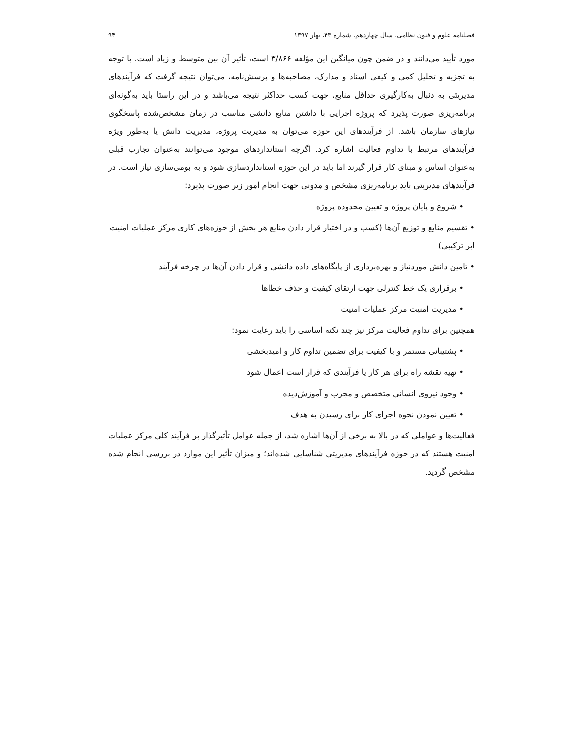فصلنامه علوم و فنون نظامی، سال چهاردهم، شماره ۴۳، بهار ۱۳۹۷ ۹۴
مورد تأیید می‌دانند و در ضمن چون میانگین این مؤلفه ۳/۸۶۶ است، تأثیر آن بین متوسط و زیاد است. با توجه به تجزیه و تحلیل کمی و کیفی اسناد و مدارک، مصاحبه‌ها و پرسش‌نامه، می‌توان نتیجه گرفت که فرآیندهای مدیریتی به دنبال به‌کارگیری حداقل منابع، جهت کسب حداکثر نتیجه می‌باشد و در این راستا باید به‌گونه‌ای برنامه‌ریزی صورت پذیرد که پروژه اجرایی با داشتن منابع دانشی مناسب در زمان مشخص‌شده پاسخگوی نیازهای سازمان باشد. از فرآیندهای این حوزه می‌توان به مدیریت پروژه، مدیریت دانش یا به‌طور ویژه فرآیندهای مرتبط با تداوم فعالیت اشاره کرد. اگرچه استانداردهای موجود می‌توانند به‌عنوان تجارب قبلی به‌عنوان اساس و مبنای کار قرار گیرند اما باید در این حوزه استانداردسازی شود و به بومی‌سازی نیاز است. در فرآیندهای مدیریتی باید برنامه‌ریزی مشخص و مدونی جهت انجام امور زیر صورت پذیرد:
• شروع و پایان پروژه و تعیین محدوده پروژه
• تقسیم منابع و توزیع آن‌ها (کسب و در اختیار قرار دادن منابع هر بخش از حوزه‌های کاری مرکز عملیات امنیت ابر ترکیبی)
• تامین دانش موردنیاز و بهره‌برداری از پایگاه‌های داده دانشی و قرار دادن آن‌ها در چرخه فرآیند
• برقراری یک خط کنترلی جهت ارتقای کیفیت و حذف خطاها
• مدیریت امنیت مرکز عملیات امنیت
همچنین برای تداوم فعالیت مرکز نیز چند نکته اساسی را باید رعایت نمود:
• پشتیبانی مستمر و با کیفیت برای تضمین تداوم کار و امیدبخشی
• تهیه نقشه راه برای هر کار یا فرآیندی که قرار است اعمال شود
• وجود نیروی انسانی متخصص و مجرب و آموزش‌دیده
• تعیین نمودن نحوه اجرای کار برای رسیدن به هدف
فعالیت‌ها و عواملی که در بالا به برخی از آن‌ها اشاره شد، از جمله عوامل تأثیرگذار بر فرآیند کلی مرکز عملیات امنیت هستند که در حوزه فرآیندهای مدیریتی شناسایی شده‌اند؛ و میزان تأثیر این موارد در بررسی انجام شده مشخص گردید.